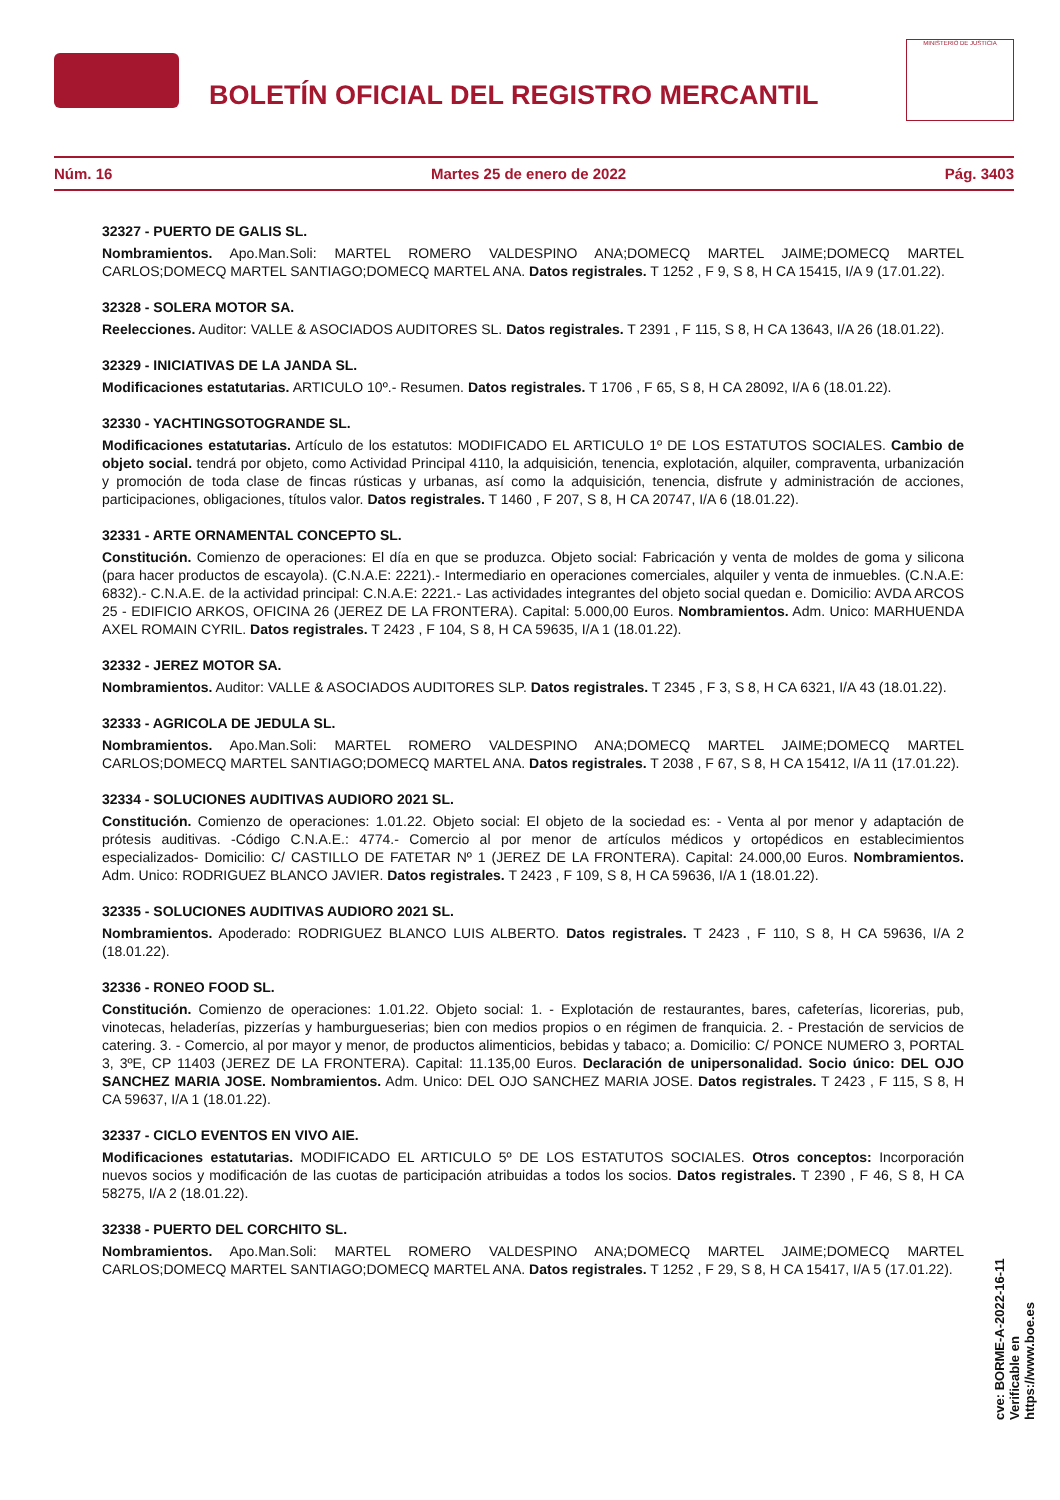BOLETÍN OFICIAL DEL REGISTRO MERCANTIL
MINISTERIO DE JUSTICIA
Núm. 16 Martes 25 de enero de 2022 Pág. 3403
32327 - PUERTO DE GALIS SL.
Nombramientos. Apo.Man.Soli: MARTEL ROMERO VALDESPINO ANA;DOMECQ MARTEL JAIME;DOMECQ MARTEL CARLOS;DOMECQ MARTEL SANTIAGO;DOMECQ MARTEL ANA. Datos registrales. T 1252 , F 9, S 8, H CA 15415, I/A 9 (17.01.22).
32328 - SOLERA MOTOR SA.
Reelecciones. Auditor: VALLE & ASOCIADOS AUDITORES SL. Datos registrales. T 2391 , F 115, S 8, H CA 13643, I/A 26 (18.01.22).
32329 - INICIATIVAS DE LA JANDA SL.
Modificaciones estatutarias. ARTICULO 10º.- Resumen. Datos registrales. T 1706 , F 65, S 8, H CA 28092, I/A 6 (18.01.22).
32330 - YACHTINGSOTOGRANDE SL.
Modificaciones estatutarias. Artículo de los estatutos: MODIFICADO EL ARTICULO 1º DE LOS ESTATUTOS SOCIALES. Cambio de objeto social. tendrá por objeto, como Actividad Principal 4110, la adquisición, tenencia, explotación, alquiler, compraventa, urbanización y promoción de toda clase de fincas rústicas y urbanas, así como la adquisición, tenencia, disfrute y administración de acciones, participaciones, obligaciones, títulos valor. Datos registrales. T 1460 , F 207, S 8, H CA 20747, I/A 6 (18.01.22).
32331 - ARTE ORNAMENTAL CONCEPTO SL.
Constitución. Comienzo de operaciones: El día en que se produzca. Objeto social: Fabricación y venta de moldes de goma y silicona (para hacer productos de escayola). (C.N.A.E: 2221).- Intermediario en operaciones comerciales, alquiler y venta de inmuebles. (C.N.A.E: 6832).- C.N.A.E. de la actividad principal: C.N.A.E: 2221.- Las actividades integrantes del objeto social quedan e. Domicilio: AVDA ARCOS 25 - EDIFICIO ARKOS, OFICINA 26 (JEREZ DE LA FRONTERA). Capital: 5.000,00 Euros. Nombramientos. Adm. Unico: MARHUENDA AXEL ROMAIN CYRIL. Datos registrales. T 2423 , F 104, S 8, H CA 59635, I/A 1 (18.01.22).
32332 - JEREZ MOTOR SA.
Nombramientos. Auditor: VALLE & ASOCIADOS AUDITORES SLP. Datos registrales. T 2345 , F 3, S 8, H CA 6321, I/A 43 (18.01.22).
32333 - AGRICOLA DE JEDULA SL.
Nombramientos. Apo.Man.Soli: MARTEL ROMERO VALDESPINO ANA;DOMECQ MARTEL JAIME;DOMECQ MARTEL CARLOS;DOMECQ MARTEL SANTIAGO;DOMECQ MARTEL ANA. Datos registrales. T 2038 , F 67, S 8, H CA 15412, I/A 11 (17.01.22).
32334 - SOLUCIONES AUDITIVAS AUDIORO 2021 SL.
Constitución. Comienzo de operaciones: 1.01.22. Objeto social: El objeto de la sociedad es: - Venta al por menor y adaptación de prótesis auditivas. -Código C.N.A.E.: 4774.- Comercio al por menor de artículos médicos y ortopédicos en establecimientos especializados- Domicilio: C/ CASTILLO DE FATETAR Nº 1 (JEREZ DE LA FRONTERA). Capital: 24.000,00 Euros. Nombramientos. Adm. Unico: RODRIGUEZ BLANCO JAVIER. Datos registrales. T 2423 , F 109, S 8, H CA 59636, I/A 1 (18.01.22).
32335 - SOLUCIONES AUDITIVAS AUDIORO 2021 SL.
Nombramientos. Apoderado: RODRIGUEZ BLANCO LUIS ALBERTO. Datos registrales. T 2423 , F 110, S 8, H CA 59636, I/A 2 (18.01.22).
32336 - RONEO FOOD SL.
Constitución. Comienzo de operaciones: 1.01.22. Objeto social: 1. - Explotación de restaurantes, bares, cafeterías, licorerias, pub, vinotecas, heladerías, pizzerías y hamburgueserias; bien con medios propios o en régimen de franquicia. 2. - Prestación de servicios de catering. 3. - Comercio, al por mayor y menor, de productos alimenticios, bebidas y tabaco; a. Domicilio: C/ PONCE NUMERO 3, PORTAL 3, 3ºE, CP 11403 (JEREZ DE LA FRONTERA). Capital: 11.135,00 Euros. Declaración de unipersonalidad. Socio único: DEL OJO SANCHEZ MARIA JOSE. Nombramientos. Adm. Unico: DEL OJO SANCHEZ MARIA JOSE. Datos registrales. T 2423 , F 115, S 8, H CA 59637, I/A 1 (18.01.22).
32337 - CICLO EVENTOS EN VIVO AIE.
Modificaciones estatutarias. MODIFICADO EL ARTICULO 5º DE LOS ESTATUTOS SOCIALES. Otros conceptos: Incorporación nuevos socios y modificación de las cuotas de participación atribuidas a todos los socios. Datos registrales. T 2390 , F 46, S 8, H CA 58275, I/A 2 (18.01.22).
32338 - PUERTO DEL CORCHITO SL.
Nombramientos. Apo.Man.Soli: MARTEL ROMERO VALDESPINO ANA;DOMECQ MARTEL JAIME;DOMECQ MARTEL CARLOS;DOMECQ MARTEL SANTIAGO;DOMECQ MARTEL ANA. Datos registrales. T 1252 , F 29, S 8, H CA 15417, I/A 5 (17.01.22).
cve: BORME-A-2022-16-11
Verificable en https://www.boe.es